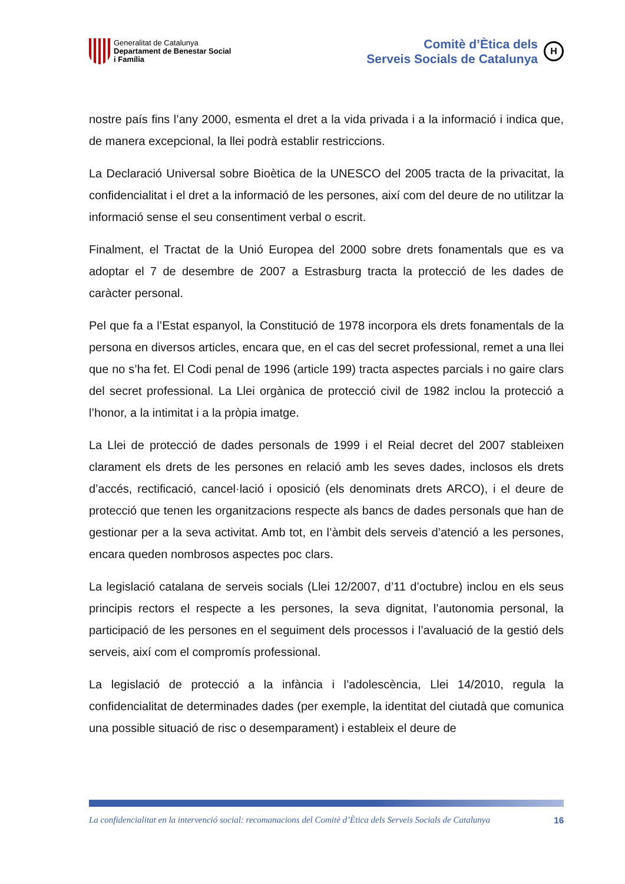Generalitat de Catalunya
Departament de Benestar Social
i Família
Comitè d’Ètica dels
Serveis Socials de Catalunya
H
nostre país fins l’any 2000, esmenta el dret a la vida privada i a la informació i indica que, de manera excepcional, la llei podrà establir restriccions.
La Declaració Universal sobre Bioètica de la UNESCO del 2005 tracta de la privacitat, la confidencialitat i el dret a la informació de les persones, així com del deure de no utilitzar la informació sense el seu consentiment verbal o escrit.
Finalment, el Tractat de la Unió Europea del 2000 sobre drets fonamentals que es va adoptar el 7 de desembre de 2007 a Estrasburg tracta la protecció de les dades de caràcter personal.
Pel que fa a l’Estat espanyol, la Constitució de 1978 incorpora els drets fonamentals de la persona en diversos articles, encara que, en el cas del secret professional, remet a una llei que no s’ha fet. El Codi penal de 1996 (article 199) tracta aspectes parcials i no gaire clars del secret professional. La Llei orgànica de protecció civil de 1982 inclou la protecció a l’honor, a la intimitat i a la pròpia imatge.
La Llei de protecció de dades personals de 1999 i el Reial decret del 2007 stableixen clarament els drets de les persones en relació amb les seves dades, inclosos els drets d’accés, rectificació, cancel·lació i oposició (els denominats drets ARCO), i el deure de protecció que tenen les organitzacions respecte als bancs de dades personals que han de gestionar per a la seva activitat. Amb tot, en l’àmbit dels serveis d’atenció a les persones, encara queden nombrosos aspectes poc clars.
La legislació catalana de serveis socials (Llei 12/2007, d’11 d’octubre) inclou en els seus principis rectors el respecte a les persones, la seva dignitat, l’autonomia personal, la participació de les persones en el seguiment dels processos i l’avaluació de la gestió dels serveis, així com el compromís professional.
La legislació de protecció a la infància i l’adolescència, Llei 14/2010, regula la confidencialitat de determinades dades (per exemple, la identitat del ciutadà que comunica una possible situació de risc o desemparament) i estableix el deure de
La confidencialitat en la intervenció social: recomanacions del Comitè d’Ètica dels Serveis Socials de Catalunya 16